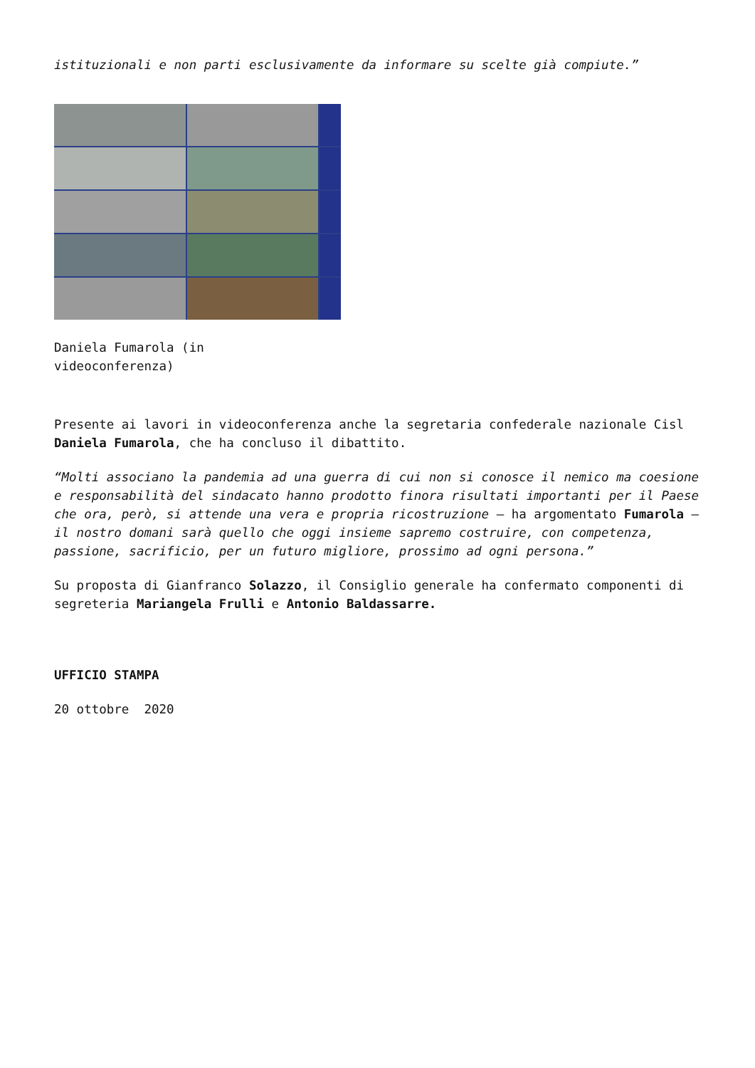istituzionali e non parti esclusivamente da informare su scelte già compiute.”
Daniela Fumarola (in videoconferenza)
Presente ai lavori in videoconferenza anche la segretaria confederale nazionale Cisl Daniela Fumarola, che ha concluso il dibattito.
“Molti associano la pandemia ad una guerra di cui non si conosce il nemico ma coesione e responsabilità del sindacato hanno prodotto finora risultati importanti per il Paese che ora, però, si attende una vera e propria ricostruzione – ha argomentato Fumarola – il nostro domani sarà quello che oggi insieme sapremo costruire, con competenza, passione, sacrificio, per un futuro migliore, prossimo ad ogni persona.”
Su proposta di Gianfranco Solazzo, il Consiglio generale ha confermato componenti di segreteria Mariangela Frulli e Antonio Baldassarre.
UFFICIO STAMPA
20 ottobre 2020